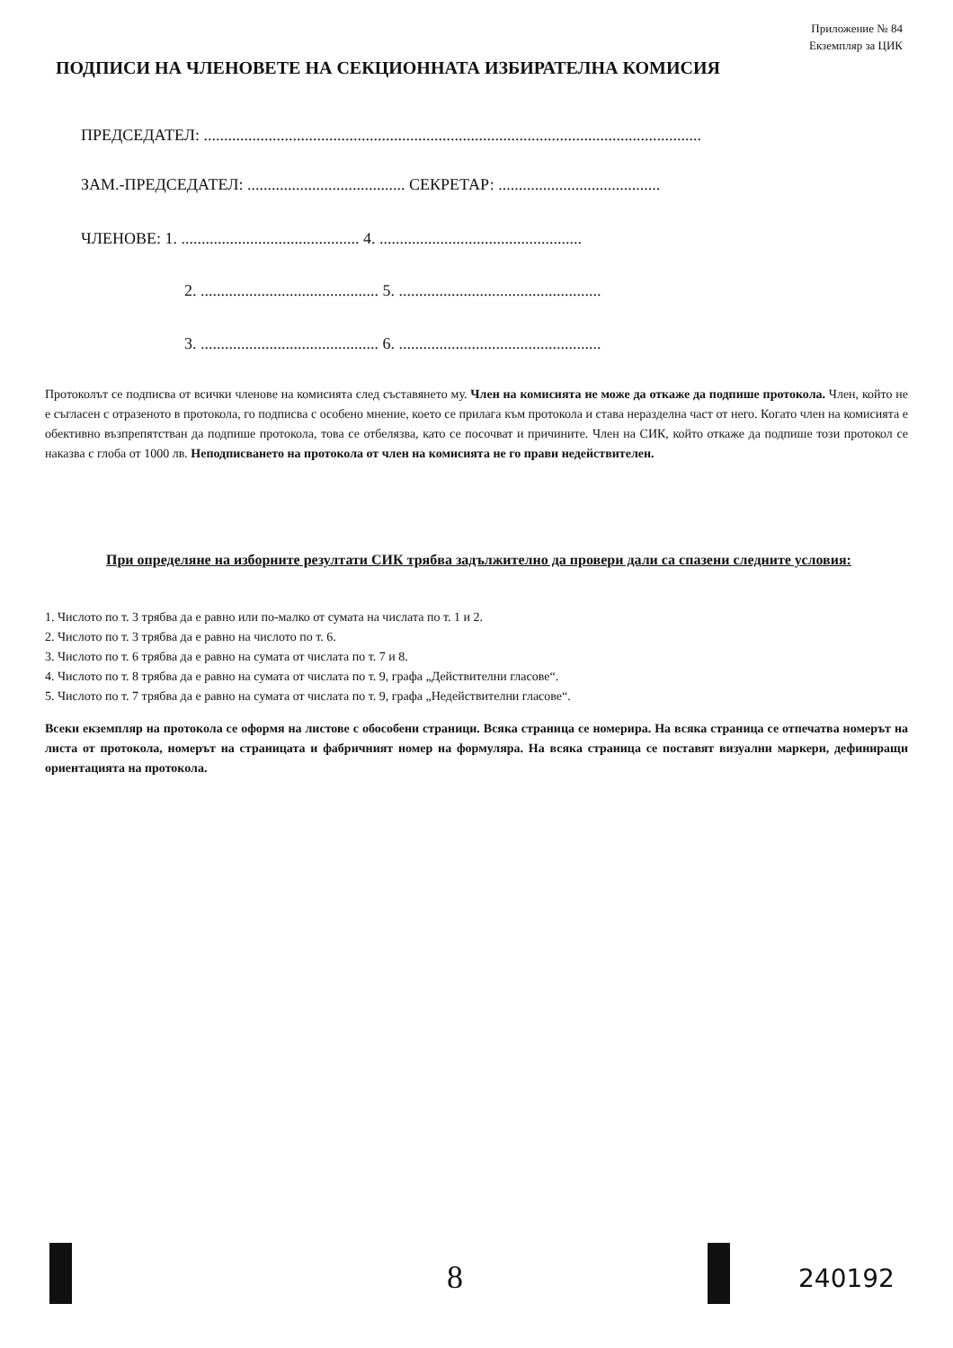Приложение № 84
Екземпляр за ЦИК
ПОДПИСИ НА ЧЛЕНОВЕТЕ НА СЕКЦИОННАТА ИЗБИРАТЕЛНА КОМИСИЯ
ПРЕДСЕДАТЕЛ: ...........................................................................................................................
ЗАМ.-ПРЕДСЕДАТЕЛ: ....................................... СЕКРЕТАР: ........................................
ЧЛЕНОВЕ: 1. ............................................ 4. ..................................................
2. ............................................ 5. ..................................................
3. ............................................ 6. ..................................................
Протоколът се подписва от всички членове на комисията след съставянето му. Член на комисията не може да откаже да подпише протокола. Член, който не е съгласен с отразеното в протокола, го подписва с особено мнение, което се прилага към протокола и става неразделна част от него. Когато член на комисията е обективно възпрепятстван да подпише протокола, това се отбелязва, като се посочват и причините. Член на СИК, който откаже да подпише този протокол се наказва с глоба от 1000 лв. Неподписването на протокола от член на комисията не го прави недействителен.
При определяне на изборните резултати СИК трябва задължително да провери дали са спазени следните условия:
1. Числото по т. 3 трябва да е равно или по-малко от сумата на числата по т. 1 и 2.
2. Числото по т. 3 трябва да е равно на числото по т. 6.
3. Числото по т. 6 трябва да е равно на сумата от числата по т. 7 и 8.
4. Числото по т. 8 трябва да е равно на сумата от числата по т. 9, графа „Действителни гласове“.
5. Числото по т. 7 трябва да е равно на сумата от числата по т. 9, графа „Недействителни гласове“.
Всеки екземпляр на протокола се оформя на листове с обособени страници. Всяка страница се номерира. На всяка страница се отпечатва номерът на листа от протокола, номерът на страницата и фабричният номер на формуляра. На всяка страница се поставят визуални маркери, дефиниращи ориентацията на протокола.
8 240192